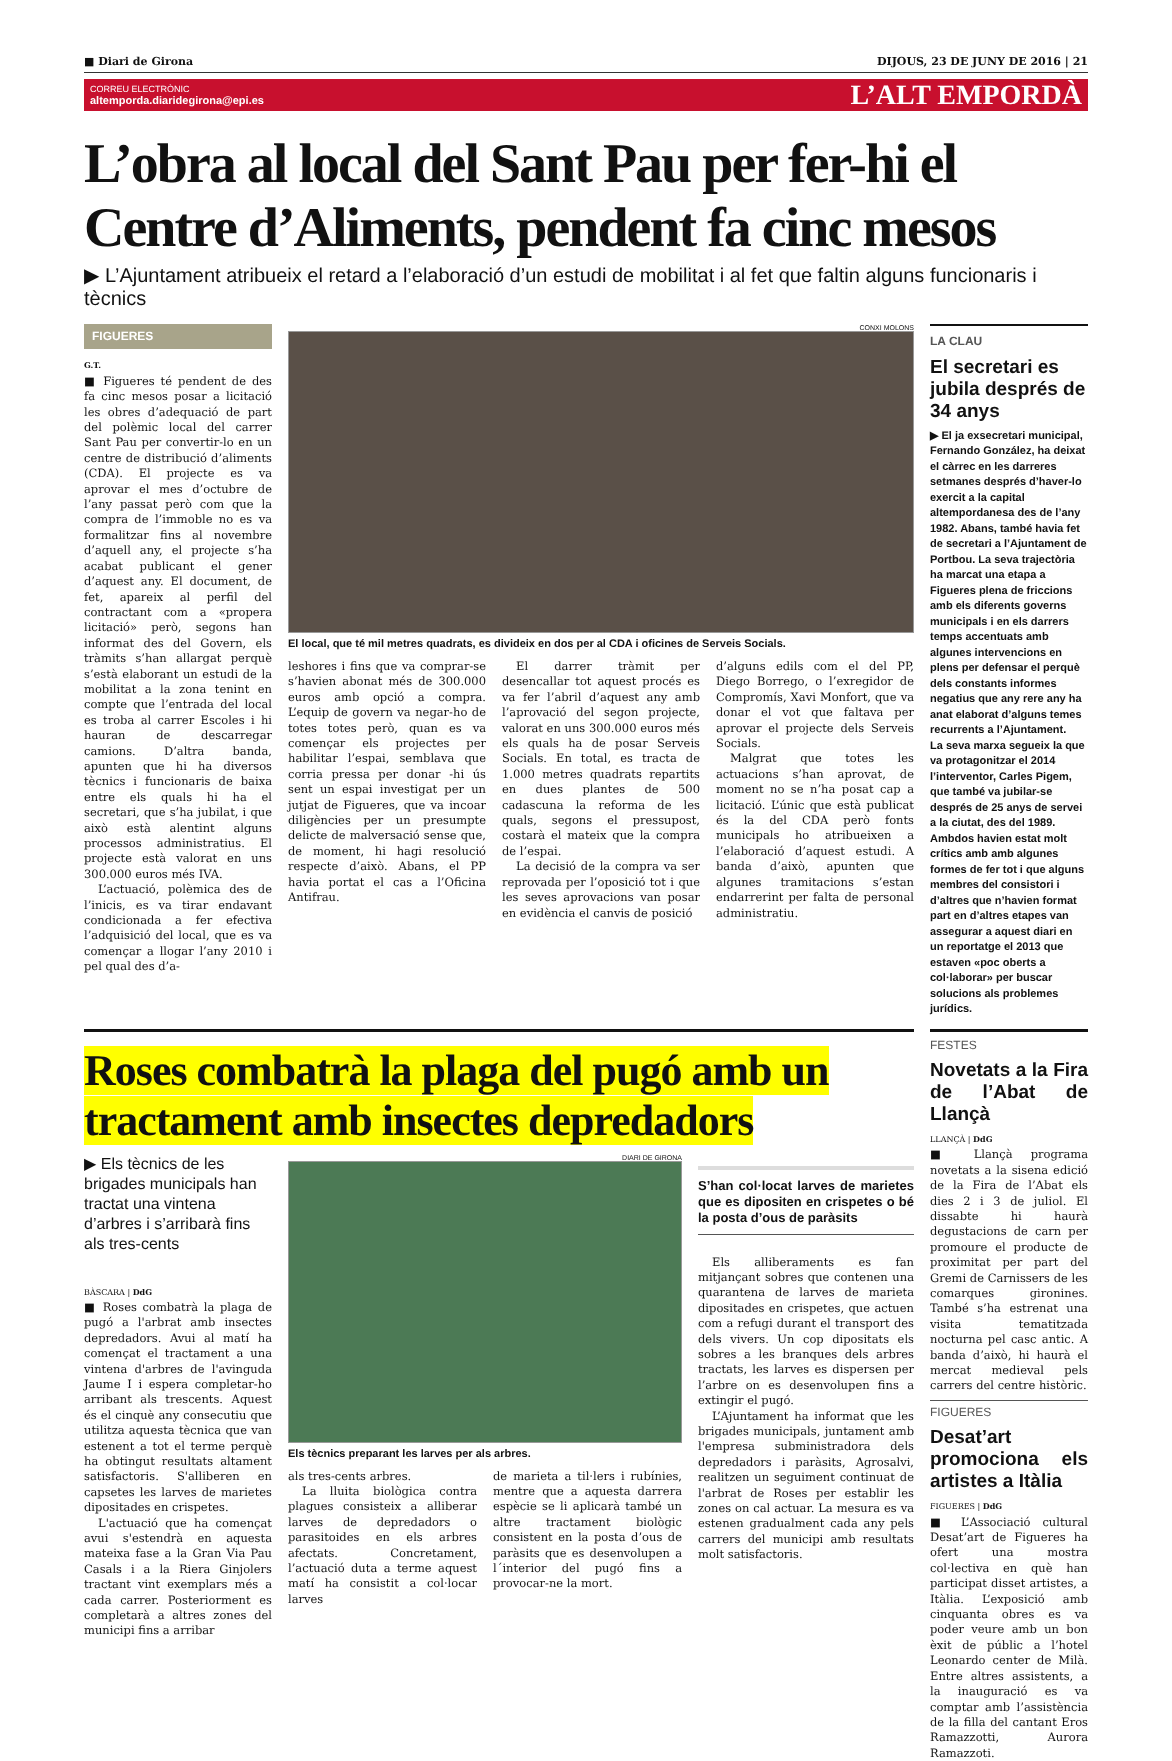■ Diari de Girona DIJOUS, 23 DE JUNY DE 2016 | 21
CORREU ELECTRÒNIC
altemporda.diaridegirona@epi.es
L’ALT EMPORDÀ
L’obra al local del Sant Pau per fer-hi el Centre d’Aliments, pendent fa cinc mesos
▶ L’Ajuntament atribueix el retard a l’elaboració d’un estudi de mobilitat i al fet que faltin alguns funcionaris i tècnics
FIGUERES
G.T.
■ Figueres té pendent de des fa cinc mesos posar a licitació les obres d’adequació de part del polèmic local del carrer Sant Pau per convertir-lo en un centre de distribució d’aliments (CDA). El projecte es va aprovar el mes d’octubre de l’any passat però com que la compra de l’immoble no es va formalitzar fins al novembre d’aquell any, el projecte s’ha acabat publicant el gener d’aquest any. El document, de fet, apareix al perfil del contractant com a «propera licitació» però, segons han informat des del Govern, els tràmits s’han allargat perquè s’està elaborant un estudi de la mobilitat a la zona tenint en compte que l’entrada del local es troba al carrer Escoles i hi hauran de descarregar camions. D’altra banda, apunten que hi ha diversos tècnics i funcionaris de baixa entre els quals hi ha el secretari, que s’ha jubilat, i que això està alentint alguns processos administratius. El projecte està valorat en uns 300.000 euros més IVA.
L’actuació, polèmica des de l’inicis, es va tirar endavant condicionada a fer efectiva l’adquisició del local, que es va començar a llogar l’any 2010 i pel qual des d’a-
CONXI MOLONS
El local, que té mil metres quadrats, es divideix en dos per al CDA i oficines de Serveis Socials.
leshores i fins que va comprar-se s’havien abonat més de 300.000 euros amb opció a compra. L’equip de govern va negar-ho de totes totes però, quan es va començar els projectes per habilitar l’espai, semblava que corria pressa per donar -hi ús sent un espai investigat per un jutjat de Figueres, que va incoar diligències per un presumpte delicte de malversació sense que, de moment, hi hagi resolució respecte d’això. Abans, el PP havia portat el cas a l’Oficina Antifrau.
El darrer tràmit per desencallar tot aquest procés es va fer l’abril d’aquest any amb l’aprovació del segon projecte, valorat en uns 300.000 euros més els quals ha de posar Serveis Socials. En total, es tracta de 1.000 metres quadrats repartits en dues plantes de 500 cadascuna la reforma de les quals, segons el pressupost, costarà el mateix que la compra de l’espai.
La decisió de la compra va ser reprovada per l’oposició tot i que les seves aprovacions van posar en evidència el canvis de posició
d’alguns edils com el del PP, Diego Borrego, o l’exregidor de Compromís, Xavi Monfort, que va donar el vot que faltava per aprovar el projecte dels Serveis Socials.
Malgrat que totes les actuacions s’han aprovat, de moment no se n’ha posat cap a licitació. L’únic que està publicat és la del CDA però fonts municipals ho atribueixen a l’elaboració d’aquest estudi. A banda d’això, apunten que algunes tramitacions s’estan endarrerint per falta de personal administratiu.
LA CLAU
El secretari es jubila després de 34 anys
▶ El ja exsecretari municipal, Fernando González, ha deixat el càrrec en les darreres setmanes després d’haver-lo exercit a la capital altempordanesa des de l’any 1982. Abans, també havia fet de secretari a l’Ajuntament de Portbou. La seva trajectòria ha marcat una etapa a Figueres plena de friccions amb els diferents governs municipals i en els darrers temps accentuats amb algunes intervencions en plens per defensar el perquè dels constants informes negatius que any rere any ha anat elaborat d’alguns temes recurrents a l’Ajuntament.
La seva marxa segueix la que va protagonitzar el 2014 l’interventor, Carles Pigem, que també va jubilar-se després de 25 anys de servei a la ciutat, des del 1989. Ambdos havien estat molt crítics amb amb algunes formes de fer tot i que alguns membres del consistori i d’altres que n’havien format part en d’altres etapes van assegurar a aquest diari en un reportatge el 2013 que estaven «poc oberts a col·laborar» per buscar solucions als problemes jurídics.
Roses combatrà la plaga del pugó amb un tractament amb insectes depredadors
▶ Els tècnics de les brigades municipals han tractat una vintena d’arbres i s’arribarà fins als tres-cents
BÀSCARA | DdG
■ Roses combatrà la plaga de pugó a l'arbrat amb insectes depredadors. Avui al matí ha començat el tractament a una vintena d'arbres de l'avinguda Jaume I i espera completar-ho arribant als trescents. Aquest és el cinquè any consecutiu que utilitza aquesta tècnica que van estenent a tot el terme perquè ha obtingut resultats altament satisfactoris. S'alliberen en capsetes les larves de marietes dipositades en crispetes.
L'actuació que ha començat avui s'estendrà en aquesta mateixa fase a la Gran Via Pau Casals i a la Riera Ginjolers tractant vint exemplars més a cada carrer. Posteriorment es completarà a altres zones del municipi fins a arribar
DIARI DE GIRONA
Els tècnics preparant les larves per als arbres.
als tres-cents arbres.
La lluita biològica contra plagues consisteix a alliberar larves de depredadors o parasitoides en els arbres afectats. Concretament, l’actuació duta a terme aquest matí ha consistit a col·locar larves
de marieta a til·lers i rubínies, mentre que a aquesta darrera espècie se li aplicarà també un altre tractament biològic consistent en la posta d’ous de paràsits que es desenvolupen a l´interior del pugó fins a provocar-ne la mort.
S’han col·locat larves de marietes que es dipositen en crispetes o bé la posta d’ous de paràsits
Els alliberaments es fan mitjançant sobres que contenen una quarantena de larves de marieta dipositades en crispetes, que actuen com a refugi durant el transport des dels vivers. Un cop dipositats els sobres a les branques dels arbres tractats, les larves es dispersen per l’arbre on es desenvolupen fins a extingir el pugó.
L’Ajuntament ha informat que les brigades municipals, juntament amb l'empresa subministradora dels depredadors i paràsits, Agrosalvi, realitzen un seguiment continuat de l'arbrat de Roses per establir les zones on cal actuar. La mesura es va estenen gradualment cada any pels carrers del municipi amb resultats molt satisfactoris.
FESTES
Novetats a la Fira de l’Abat de Llançà
LLANÇÀ | DdG
■ Llançà programa novetats a la sisena edició de la Fira de l’Abat els dies 2 i 3 de juliol. El dissabte hi haurà degustacions de carn per promoure el producte de proximitat per part del Gremi de Carnissers de les comarques gironines. També s’ha estrenat una visita tematitzada nocturna pel casc antic. A banda d’això, hi haurà el mercat medieval pels carrers del centre històric.
FIGUERES
Desat’art promociona els artistes a Itàlia
FIGUERES | DdG
■ L’Associació cultural Desat’art de Figueres ha ofert una mostra col·lectiva en què han participat disset artistes, a Itàlia. L’exposició amb cinquanta obres es va poder veure amb un bon èxit de públic a l’hotel Leonardo center de Milà. Entre altres assistents, a la inauguració es va comptar amb l’assistència de la filla del cantant Eros Ramazzotti, Aurora Ramazzoti.